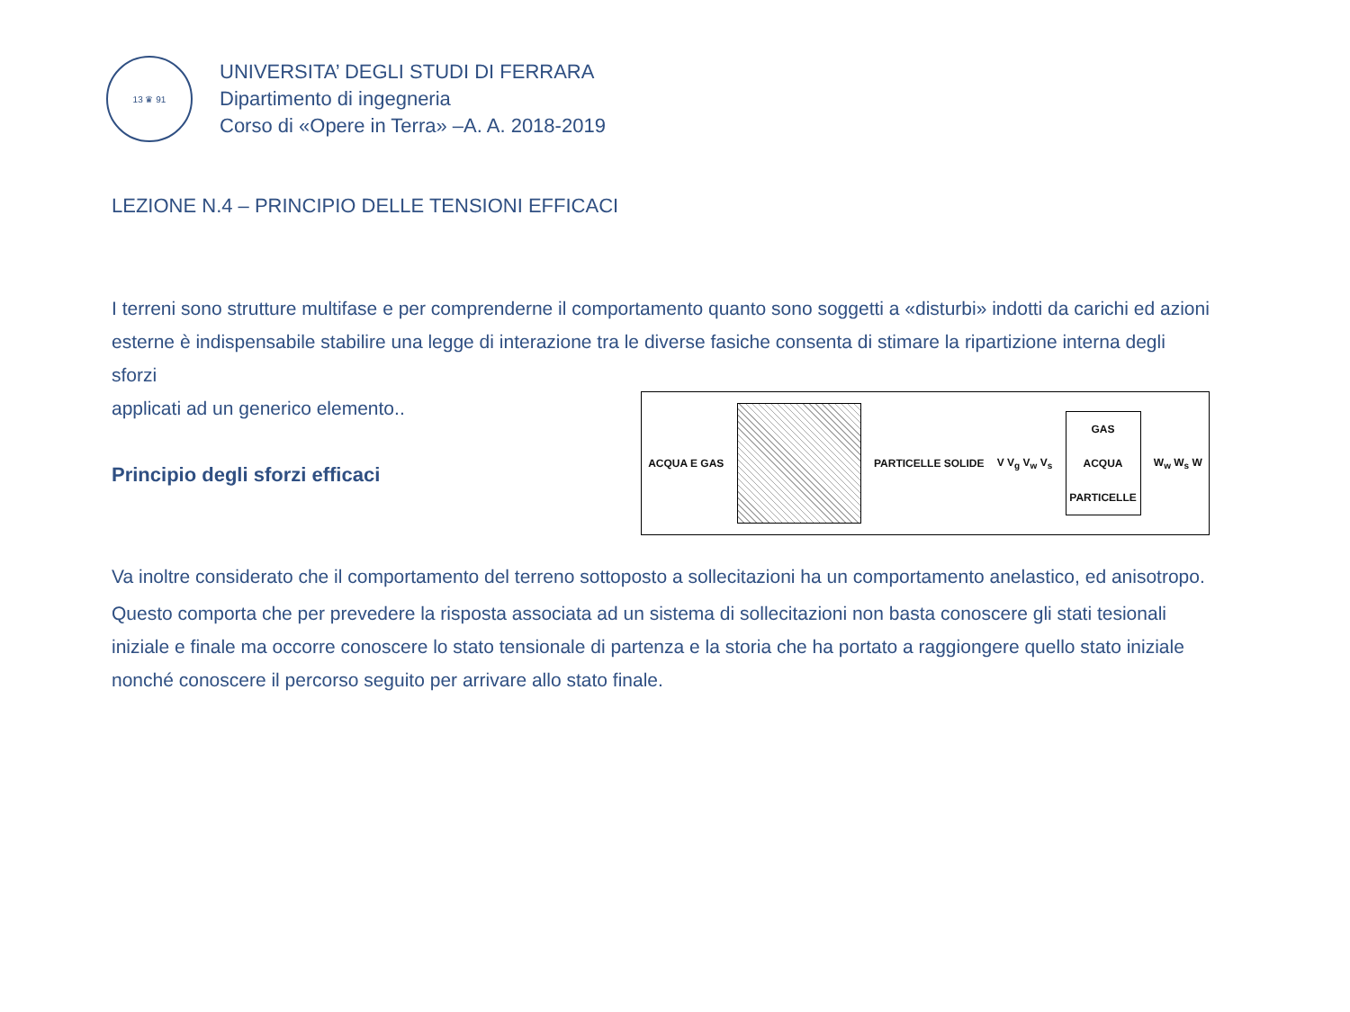13 ♛ 91
UNIVERSITA’ DEGLI STUDI DI FERRARA
Dipartimento di ingegneria
Corso di «Opere in Terra» –A. A. 2018-2019
LEZIONE N.4 – PRINCIPIO DELLE TENSIONI EFFICACI
I terreni sono strutture multifase e per comprenderne il comportamento quanto sono soggetti a «disturbi» indotti da carichi ed azioni esterne è indispensabile stabilire una legge di interazione tra le diverse fasiche consenta di stimare la ripartizione interna degli sforzi
applicati ad un generico elemento..
Principio degli sforzi efficaci
ACQUA E GAS PARTICELLE SOLIDE V V<sub>g</sub> V<sub>w</sub> V<sub>s</sub>
GAS
ACQUA
PARTICELLE
W<sub>w</sub> W<sub>s</sub> W
Va inoltre considerato che il comportamento del terreno sottoposto a sollecitazioni ha un comportamento anelastico, ed anisotropo.
Questo comporta che per prevedere la risposta associata ad un sistema di sollecitazioni non basta conoscere gli stati tesionali iniziale e finale ma occorre conoscere lo stato tensionale di partenza e la storia che ha portato a raggiongere quello stato iniziale nonché conoscere il percorso seguito per arrivare allo stato finale.